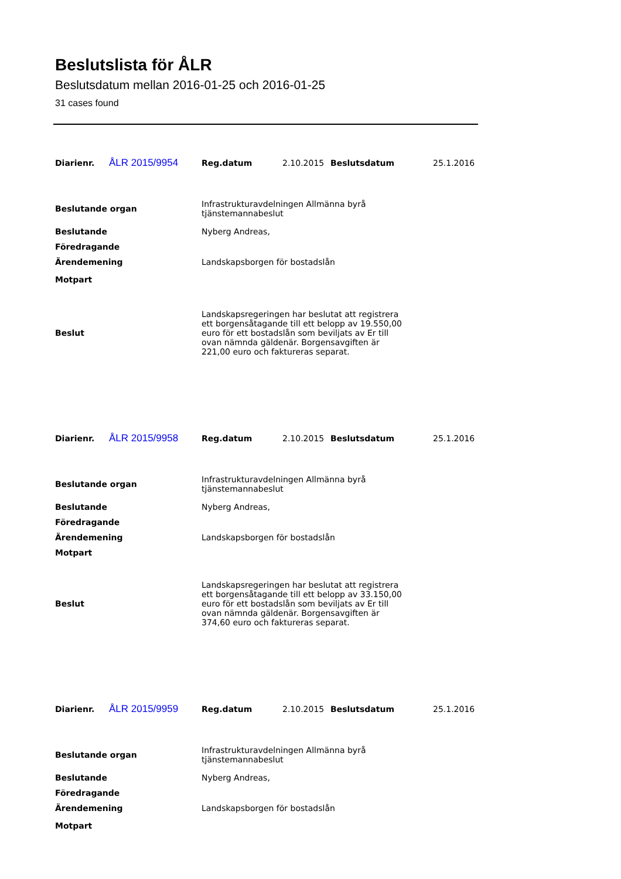Beslutslista för ÅLR
Beslutsdatum mellan 2016-01-25 och 2016-01-25
31 cases found
| Diarienr. | ÅLR 2015/9954 | Reg.datum | 2.10.2015 | Beslutsdatum | 25.1.2016 |
| Beslutande organ | Infrastrukturavdelningen Allmänna byrå tjänstemannabeslut |
| Beslutande | Nyberg Andreas, |
| Föredragande | |
| Ärendemening | Landskapsborgen för bostadslån |
| Motpart | |
| Beslut | Landskapsregeringen har beslutat att registrera ett borgensåtagande till ett belopp av 19.550,00 euro för ett bostadslån som beviljats av Er till ovan nämnda gäldenär. Borgensavgiften är 221,00 euro och faktureras separat. |
| Diarienr. | ÅLR 2015/9958 | Reg.datum | 2.10.2015 | Beslutsdatum | 25.1.2016 |
| Beslutande organ | Infrastrukturavdelningen Allmänna byrå tjänstemannabeslut |
| Beslutande | Nyberg Andreas, |
| Föredragande | |
| Ärendemening | Landskapsborgen för bostadslån |
| Motpart | |
| Beslut | Landskapsregeringen har beslutat att registrera ett borgensåtagande till ett belopp av 33.150,00 euro för ett bostadslån som beviljats av Er till ovan nämnda gäldenär. Borgensavgiften är 374,60 euro och faktureras separat. |
| Diarienr. | ÅLR 2015/9959 | Reg.datum | 2.10.2015 | Beslutsdatum | 25.1.2016 |
| Beslutande organ | Infrastrukturavdelningen Allmänna byrå tjänstemannabeslut |
| Beslutande | Nyberg Andreas, |
| Föredragande | |
| Ärendemening | Landskapsborgen för bostadslån |
| Motpart | |